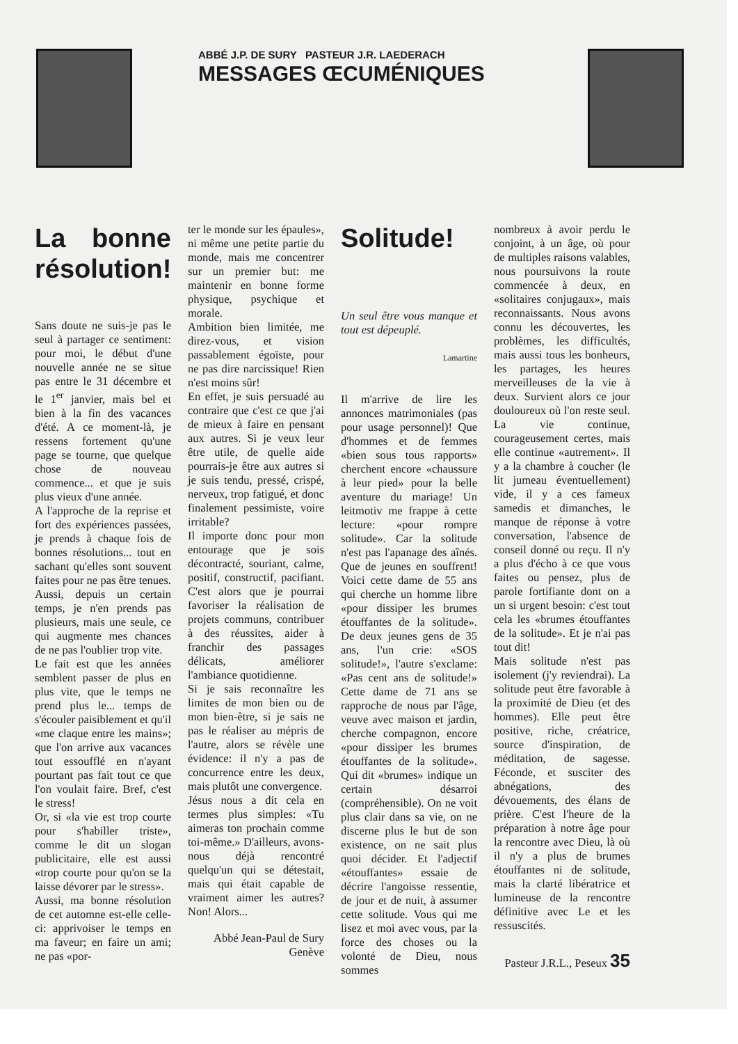ABBÉ J.P. DE SURY PASTEUR J.R. LAEDERACH
MESSAGES ŒCUMÉNIQUES
La bonne résolution!
Sans doute ne suis-je pas le seul à partager ce sentiment: pour moi, le début d'une nouvelle année ne se situe pas entre le 31 décembre et le 1<sup>er</sup> janvier, mais bel et bien à la fin des vacances d'été. A ce moment-là, je ressens fortement qu'une page se tourne, que quelque chose de nouveau commence... et que je suis plus vieux d'une année.
A l'approche de la reprise et fort des expériences passées, je prends à chaque fois de bonnes résolutions... tout en sachant qu'elles sont souvent faites pour ne pas être tenues. Aussi, depuis un certain temps, je n'en prends pas plusieurs, mais une seule, ce qui augmente mes chances de ne pas l'oublier trop vite.
Le fait est que les années semblent passer de plus en plus vite, que le temps ne prend plus le... temps de s'écouler paisiblement et qu'il «me claque entre les mains»; que l'on arrive aux vacances tout essoufflé en n'ayant pourtant pas fait tout ce que l'on voulait faire. Bref, c'est le stress!
Or, si «la vie est trop courte pour s'habiller triste», comme le dit un slogan publicitaire, elle est aussi «trop courte pour qu'on se la laisse dévorer par le stress».
Aussi, ma bonne résolution de cet automne est-elle celle-ci: apprivoiser le temps en ma faveur; en faire un ami; ne pas «por-
ter le monde sur les épaules», ni même une petite partie du monde, mais me concentrer sur un premier but: me maintenir en bonne forme physique, psychique et morale.
Ambition bien limitée, me direz-vous, et vision passablement égoïste, pour ne pas dire narcissique! Rien n'est moins sûr!
En effet, je suis persuadé au contraire que c'est ce que j'ai de mieux à faire en pensant aux autres. Si je veux leur être utile, de quelle aide pourrais-je être aux autres si je suis tendu, pressé, crispé, nerveux, trop fatigué, et donc finalement pessimiste, voire irritable?
Il importe donc pour mon entourage que je sois décontracté, souriant, calme, positif, constructif, pacifiant. C'est alors que je pourrai favoriser la réalisation de projets communs, contribuer à des réussites, aider à franchir des passages délicats, améliorer l'ambiance quotidienne.
Si je sais reconnaître les limites de mon bien ou de mon bien-être, si je sais ne pas le réaliser au mépris de l'autre, alors se révèle une évidence: il n'y a pas de concurrence entre les deux, mais plutôt une convergence.
Jésus nous a dit cela en termes plus simples: «Tu aimeras ton prochain comme toi-même.» D'ailleurs, avons-nous déjà rencontré quelqu'un qui se détestait, mais qui était capable de vraiment aimer les autres? Non! Alors...
Abbé Jean-Paul de Sury
Genève
Solitude!
Un seul être vous manque et tout est dépeuplé.
Lamartine
Il m'arrive de lire les annonces matrimoniales (pas pour usage personnel)! Que d'hommes et de femmes «bien sous tous rapports» cherchent encore «chaussure à leur pied» pour la belle aventure du mariage! Un leitmotiv me frappe à cette lecture: «pour rompre solitude». Car la solitude n'est pas l'apanage des aînés. Que de jeunes en souffrent! Voici cette dame de 55 ans qui cherche un homme libre «pour dissiper les brumes étouffantes de la solitude». De deux jeunes gens de 35 ans, l'un crie: «SOS solitude!», l'autre s'exclame: «Pas cent ans de solitude!» Cette dame de 71 ans se rapproche de nous par l'âge, veuve avec maison et jardin, cherche compagnon, encore «pour dissiper les brumes étouffantes de la solitude». Qui dit «brumes» indique un certain désarroi (compréhensible). On ne voit plus clair dans sa vie, on ne discerne plus le but de son existence, on ne sait plus quoi décider. Et l'adjectif «étouffantes» essaie de décrire l'angoisse ressentie, de jour et de nuit, à assumer cette solitude. Vous qui me lisez et moi avec vous, par la force des choses ou la volonté de Dieu, nous sommes
nombreux à avoir perdu le conjoint, à un âge, où pour de multiples raisons valables, nous poursuivons la route commencée à deux, en «solitaires conjugaux», mais reconnaissants. Nous avons connu les découvertes, les problèmes, les difficultés, mais aussi tous les bonheurs, les partages, les heures merveilleuses de la vie à deux. Survient alors ce jour douloureux où l'on reste seul. La vie continue, courageusement certes, mais elle continue «autrement». Il y a la chambre à coucher (le lit jumeau éventuellement) vide, il y a ces fameux samedis et dimanches, le manque de réponse à votre conversation, l'absence de conseil donné ou reçu. Il n'y a plus d'écho à ce que vous faites ou pensez, plus de parole fortifiante dont on a un si urgent besoin: c'est tout cela les «brumes étouffantes de la solitude». Et je n'ai pas tout dit!
Mais solitude n'est pas isolement (j'y reviendrai). La solitude peut être favorable à la proximité de Dieu (et des hommes). Elle peut être positive, riche, créatrice, source d'inspiration, de méditation, de sagesse. Féconde, et susciter des abnégations, des dévouements, des élans de prière. C'est l'heure de la préparation à notre âge pour la rencontre avec Dieu, là où il n'y a plus de brumes étouffantes ni de solitude, mais la clarté libératrice et lumineuse de la rencontre définitive avec Le et les ressuscités.
Pasteur J.R.L., Peseux 35